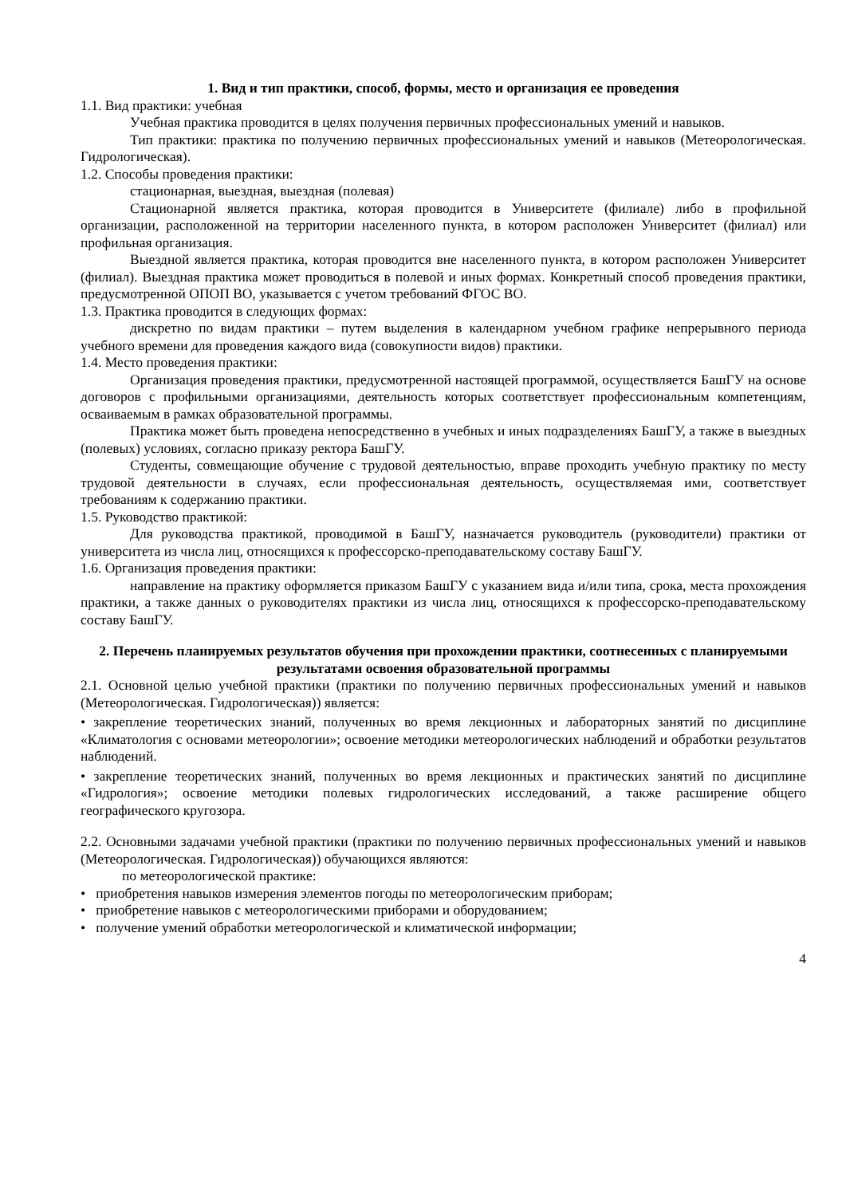1. Вид и тип практики, способ, формы, место и организация ее проведения
1.1. Вид практики: учебная
Учебная практика проводится в целях получения первичных профессиональных умений и навыков.
Тип практики: практика по получению первичных профессиональных умений и навыков (Метеорологическая. Гидрологическая).
1.2. Способы проведения практики:
стационарная, выездная, выездная (полевая)
Стационарной является практика, которая проводится в Университете (филиале) либо в профильной организации, расположенной на территории населенного пункта, в котором расположен Университет (филиал) или профильная организация.
Выездной является практика, которая проводится вне населенного пункта, в котором расположен Университет (филиал). Выездная практика может проводиться в полевой и иных формах. Конкретный способ проведения практики, предусмотренной ОПОП ВО, указывается с учетом требований ФГОС ВО.
1.3. Практика проводится в следующих формах:
дискретно по видам практики – путем выделения в календарном учебном графике непрерывного периода учебного времени для проведения каждого вида (совокупности видов) практики.
1.4. Место проведения практики:
Организация проведения практики, предусмотренной настоящей программой, осуществляется БашГУ на основе договоров с профильными организациями, деятельность которых соответствует профессиональным компетенциям, осваиваемым в рамках образовательной программы.
Практика может быть проведена непосредственно в учебных и иных подразделениях БашГУ, а также в выездных (полевых) условиях, согласно приказу ректора БашГУ.
Студенты, совмещающие обучение с трудовой деятельностью, вправе проходить учебную практику по месту трудовой деятельности в случаях, если профессиональная деятельность, осуществляемая ими, соответствует требованиям к содержанию практики.
1.5. Руководство практикой:
Для руководства практикой, проводимой в БашГУ, назначается руководитель (руководители) практики от университета из числа лиц, относящихся к профессорско-преподавательскому составу БашГУ.
1.6. Организация проведения практики:
направление на практику оформляется приказом БашГУ с указанием вида и/или типа, срока, места прохождения практики, а также данных о руководителях практики из числа лиц, относящихся к профессорско-преподавательскому составу БашГУ.
2. Перечень планируемых результатов обучения при прохождении практики, соотнесенных с планируемыми результатами освоения образовательной программы
2.1. Основной целью учебной практики (практики по получению первичных профессиональных умений и навыков (Метеорологическая. Гидрологическая)) является:
• закрепление теоретических знаний, полученных во время лекционных и лабораторных занятий по дисциплине «Климатология с основами метеорологии»; освоение методики метеорологических наблюдений и обработки результатов наблюдений.
• закрепление теоретических знаний, полученных во время лекционных и практических занятий по дисциплине «Гидрология»; освоение методики полевых гидрологических исследований, а также расширение общего географического кругозора.
2.2. Основными задачами учебной практики (практики по получению первичных профессиональных умений и навыков (Метеорологическая. Гидрологическая)) обучающихся являются:
по метеорологической практике:
• приобретения навыков измерения элементов погоды по метеорологическим приборам;
• приобретение навыков с метеорологическими приборами и оборудованием;
• получение умений обработки метеорологической и климатической информации;
4